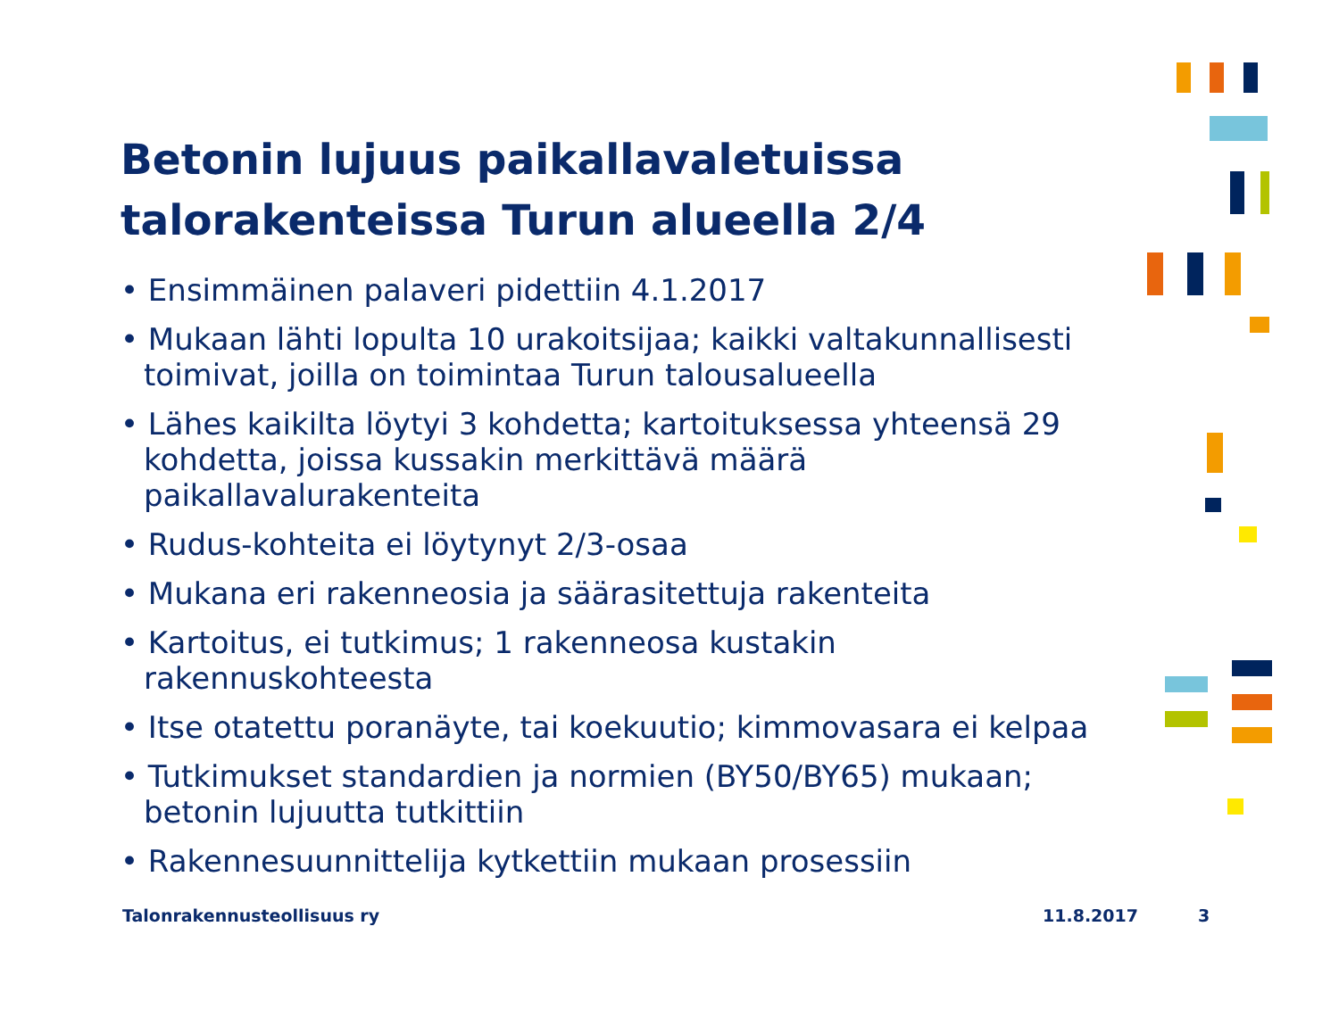Betonin lujuus paikallavaletuissa talorakenteissa Turun alueella 2/4
• Ensimmäinen palaveri pidettiin 4.1.2017
• Mukaan lähti lopulta 10 urakoitsijaa; kaikki valtakunnallisesti toimivat, joilla on toimintaa Turun talousalueella
• Lähes kaikilta löytyi 3 kohdetta; kartoituksessa yhteensä 29 kohdetta, joissa kussakin merkittävä määrä paikallavalurakenteita
• Rudus-kohteita ei löytynyt 2/3-osaa
• Mukana eri rakenneosia ja säärasitettuja rakenteita
• Kartoitus, ei tutkimus; 1 rakenneosa kustakin rakennuskohteesta
• Itse otatettu poranäyte, tai koekuutio; kimmovasara ei kelpaa
• Tutkimukset standardien ja normien (BY50/BY65) mukaan; betonin lujuutta tutkittiin
• Rakennesuunnittelija kytkettiin mukaan prosessiin
Talonrakennusteollisuus ry 11.8.2017 3